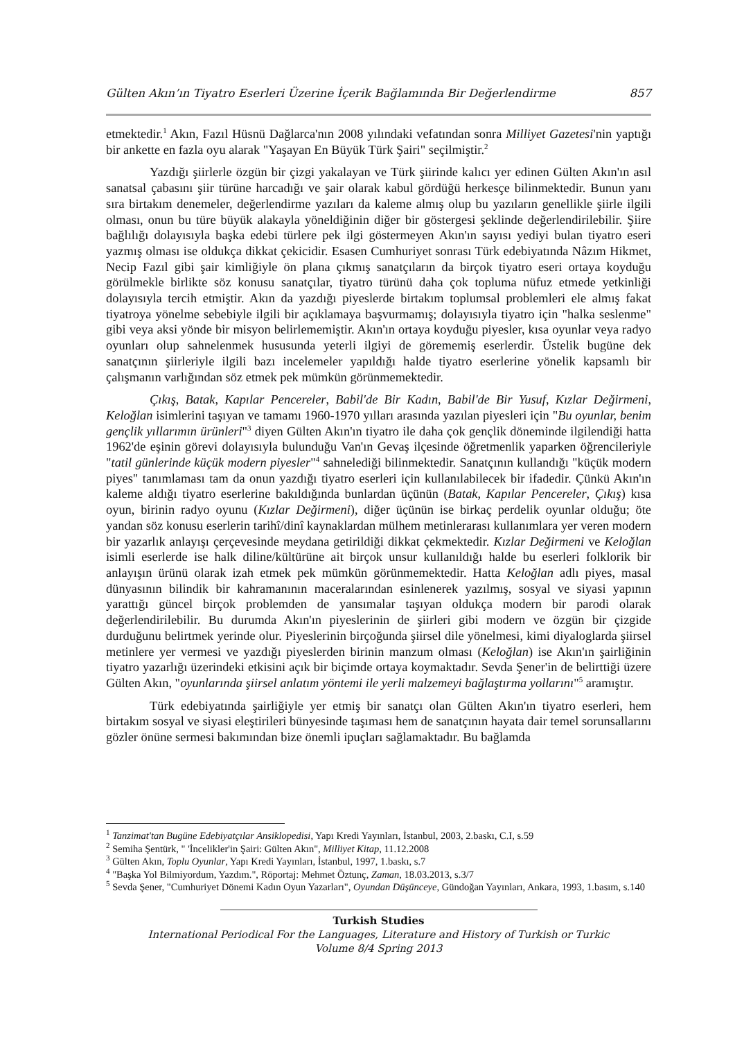Gülten Akın’ın Tiyatro Eserleri Üzerine İçerik Bağlamında Bir Değerlendirme 857
etmektedir.<sup>1</sup> Akın, Fazıl Hüsnü Dağlarca'nın 2008 yılındaki vefatından sonra Milliyet Gazetesi'nin yaptığı bir ankette en fazla oyu alarak "Yaşayan En Büyük Türk Şairi" seçilmiştir.<sup>2</sup>
Yazdığı şiirlerle özgün bir çizgi yakalayan ve Türk şiirinde kalıcı yer edinen Gülten Akın'ın asıl sanatsal çabasını şiir türüne harcadığı ve şair olarak kabul gördüğü herkesçe bilinmektedir. Bunun yanı sıra birtakım denemeler, değerlendirme yazıları da kaleme almış olup bu yazıların genellikle şiirle ilgili olması, onun bu türe büyük alakayla yöneldiğinin diğer bir göstergesi şeklinde değerlendirilebilir. Şiire bağlılığı dolayısıyla başka edebi türlere pek ilgi göstermeyen Akın'ın sayısı yediyi bulan tiyatro eseri yazmış olması ise oldukça dikkat çekicidir. Esasen Cumhuriyet sonrası Türk edebiyatında Nâzım Hikmet, Necip Fazıl gibi şair kimliğiyle ön plana çıkmış sanatçıların da birçok tiyatro eseri ortaya koyduğu görülmekle birlikte söz konusu sanatçılar, tiyatro türünü daha çok topluma nüfuz etmede yetkinliği dolayısıyla tercih etmiştir. Akın da yazdığı piyeslerde birtakım toplumsal problemleri ele almış fakat tiyatroya yönelme sebebiyle ilgili bir açıklamaya başvurmamış; dolayısıyla tiyatro için "halka seslenme" gibi veya aksi yönde bir misyon belirlememiştir. Akın'ın ortaya koyduğu piyesler, kısa oyunlar veya radyo oyunları olup sahnelenmek hususunda yeterli ilgiyi de görememiş eserlerdir. Üstelik bugüne dek sanatçının şiirleriyle ilgili bazı incelemeler yapıldığı halde tiyatro eserlerine yönelik kapsamlı bir çalışmanın varlığından söz etmek pek mümkün görünmemektedir.
Çıkış, Batak, Kapılar Pencereler, Babil'de Bir Kadın, Babil'de Bir Yusuf, Kızlar Değirmeni, Keloğlan isimlerini taşıyan ve tamamı 1960-1970 yılları arasında yazılan piyesleri için "Bu oyunlar, benim gençlik yıllarımın ürünleri"<sup>3</sup> diyen Gülten Akın'ın tiyatro ile daha çok gençlik döneminde ilgilendiği hatta 1962'de eşinin görevi dolayısıyla bulunduğu Van'ın Gevaş ilçesinde öğretmenlik yaparken öğrencileriyle "tatil günlerinde küçük modern piyesler"<sup>4</sup> sahnelediği bilinmektedir. Sanatçının kullandığı "küçük modern piyes" tanımlaması tam da onun yazdığı tiyatro eserleri için kullanılabilecek bir ifadedir. Çünkü Akın'ın kaleme aldığı tiyatro eserlerine bakıldığında bunlardan üçünün (Batak, Kapılar Pencereler, Çıkış) kısa oyun, birinin radyo oyunu (Kızlar Değirmeni), diğer üçünün ise birkaç perdelik oyunlar olduğu; öte yandan söz konusu eserlerin tarihî/dinî kaynaklardan mülhem metinlerarası kullanımlara yer veren modern bir yazarlık anlayışı çerçevesinde meydana getirildiği dikkat çekmektedir. Kızlar Değirmeni ve Keloğlan isimli eserlerde ise halk diline/kültürüne ait birçok unsur kullanıldığı halde bu eserleri folklorik bir anlayışın ürünü olarak izah etmek pek mümkün görünmemektedir. Hatta Keloğlan adlı piyes, masal dünyasının bilindik bir kahramanının maceralarından esinlenerek yazılmış, sosyal ve siyasi yapının yarattığı güncel birçok problemden de yansımalar taşıyan oldukça modern bir parodi olarak değerlendirilebilir. Bu durumda Akın'ın piyeslerinin de şiirleri gibi modern ve özgün bir çizgide durduğunu belirtmek yerinde olur. Piyeslerinin birçoğunda şiirsel dile yönelmesi, kimi diyaloglarda şiirsel metinlere yer vermesi ve yazdığı piyeslerden birinin manzum olması (Keloğlan) ise Akın'ın şairliğinin tiyatro yazarlığı üzerindeki etkisini açık bir biçimde ortaya koymaktadır. Sevda Şener'in de belirttiği üzere Gülten Akın, "oyunlarında şiirsel anlatım yöntemi ile yerli malzemeyi bağlaştırma yollarını"<sup>5</sup> aramıştır.
Türk edebiyatında şairliğiyle yer etmiş bir sanatçı olan Gülten Akın'ın tiyatro eserleri, hem birtakım sosyal ve siyasi eleştirileri bünyesinde taşıması hem de sanatçının hayata dair temel sorunsallarını gözler önüne sermesi bakımından bize önemli ipuçları sağlamaktadır. Bu bağlamda
<sup>1</sup> Tanzimat'tan Bugüne Edebiyatçılar Ansiklopedisi, Yapı Kredi Yayınları, İstanbul, 2003, 2.baskı, C.I, s.59
<sup>2</sup> Semiha Şentürk, " 'İncelikler'in Şairi: Gülten Akın", Milliyet Kitap, 11.12.2008
<sup>3</sup> Gülten Akın, Toplu Oyunlar, Yapı Kredi Yayınları, İstanbul, 1997, 1.baskı, s.7
<sup>4</sup> "Başka Yol Bilmiyordum, Yazdım.", Röportaj: Mehmet Öztunç, Zaman, 18.03.2013, s.3/7
<sup>5</sup> Sevda Şener, "Cumhuriyet Dönemi Kadın Oyun Yazarları", Oyundan Düşünceye, Gündoğan Yayınları, Ankara, 1993, 1.basım, s.140
Turkish Studies
International Periodical For the Languages, Literature and History of Turkish or Turkic
Volume 8/4 Spring 2013